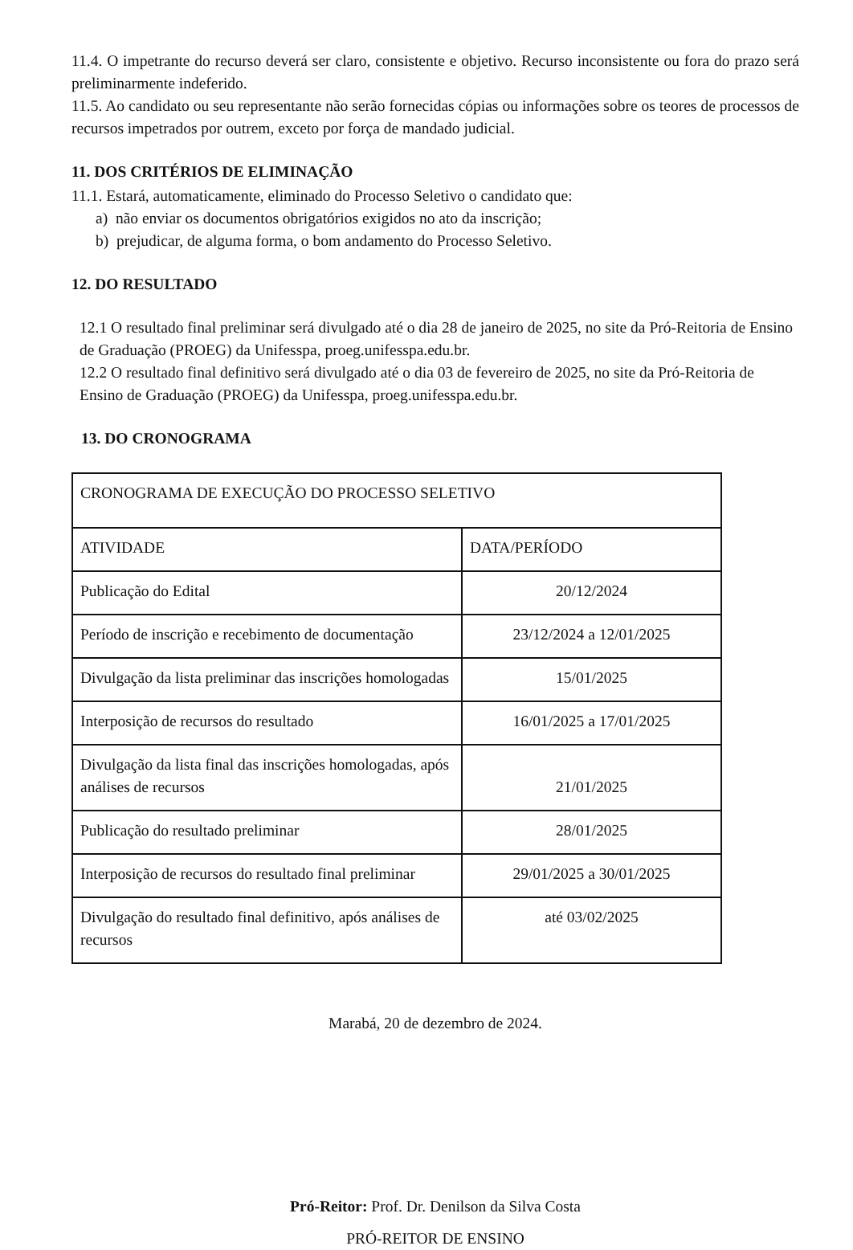11.4. O impetrante do recurso deverá ser claro, consistente e objetivo. Recurso inconsistente ou fora do prazo será preliminarmente indeferido.
11.5. Ao candidato ou seu representante não serão fornecidas cópias ou informações sobre os teores de processos de recursos impetrados por outrem, exceto por força de mandado judicial.
11. DOS CRITÉRIOS DE ELIMINAÇÃO
11.1. Estará, automaticamente, eliminado do Processo Seletivo o candidato que:
a) não enviar os documentos obrigatórios exigidos no ato da inscrição;
b) prejudicar, de alguma forma, o bom andamento do Processo Seletivo.
12. DO RESULTADO
12.1 O resultado final preliminar será divulgado até o dia 28 de janeiro de 2025, no site da Pró-Reitoria de Ensino de Graduação (PROEG) da Unifesspa, proeg.unifesspa.edu.br.
12.2 O resultado final definitivo será divulgado até o dia 03 de fevereiro de 2025, no site da Pró-Reitoria de Ensino de Graduação (PROEG) da Unifesspa, proeg.unifesspa.edu.br.
13. DO CRONOGRAMA
| CRONOGRAMA DE EXECUÇÃO DO PROCESSO SELETIVO | |
| ATIVIDADE | DATA/PERÍODO |
| Publicação do Edital | 20/12/2024 |
| Período de inscrição e recebimento de documentação | 23/12/2024 a 12/01/2025 |
| Divulgação da lista preliminar das inscrições homologadas | 15/01/2025 |
| Interposição de recursos do resultado | 16/01/2025 a 17/01/2025 |
| Divulgação da lista final das inscrições homologadas, após análises de recursos | 21/01/2025 |
| Publicação do resultado preliminar | 28/01/2025 |
| Interposição de recursos do resultado final preliminar | 29/01/2025 a 30/01/2025 |
| Divulgação do resultado final definitivo, após análises de recursos | até 03/02/2025 |
Marabá, 20 de dezembro de 2024.
Pró-Reitor: Prof. Dr. Denilson da Silva Costa
PRÓ-REITOR DE ENSINO